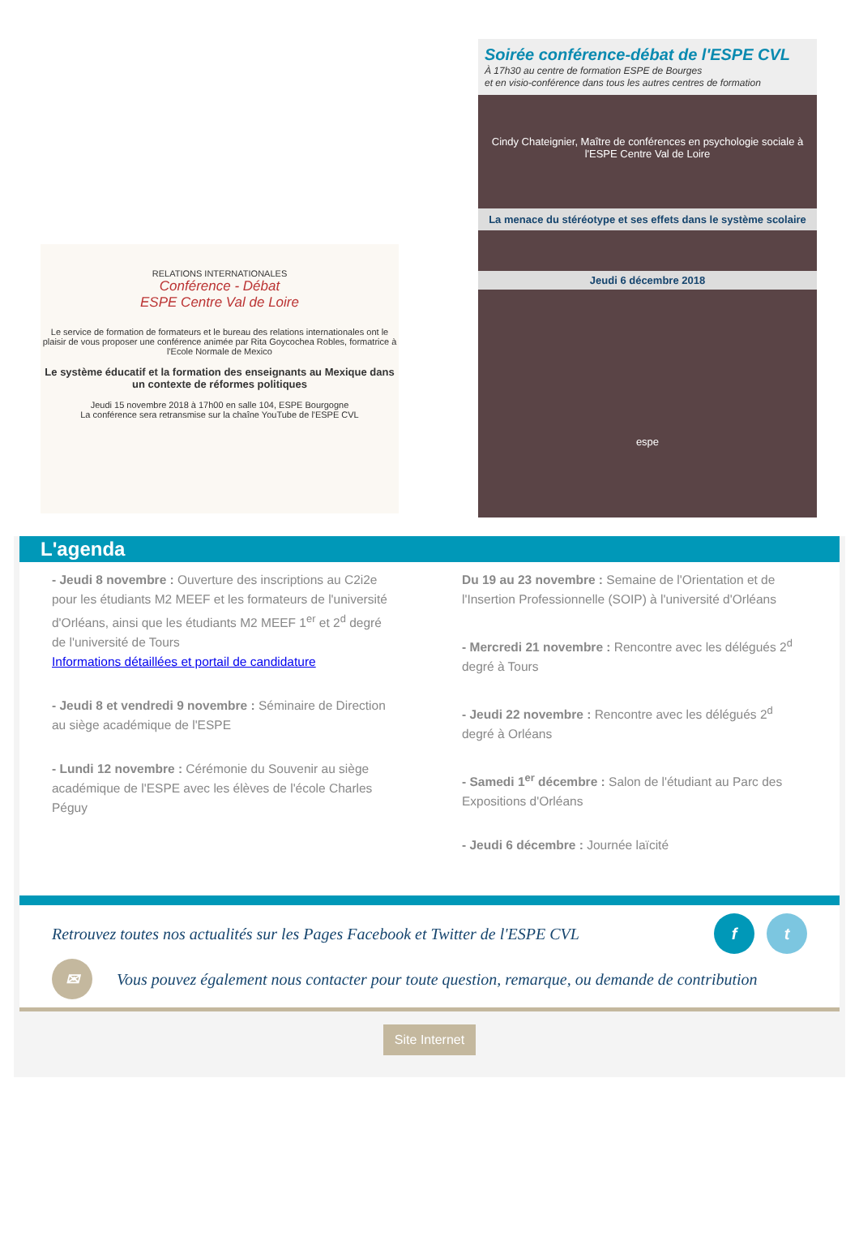RELATIONS INTERNATIONALES
Conférence - Débat
ESPE Centre Val de Loire
Le service de formation de formateurs et le bureau des relations internationales ont le plaisir de vous proposer une conférence animée par Rita Goycochea Robles, formatrice à l'Ecole Normale de Mexico
Le système éducatif et la formation des enseignants au Mexique dans un contexte de réformes politiques
Jeudi 15 novembre 2018 à 17h00 en salle 104, ESPE Bourgogne
La conférence sera retransmise sur la chaîne YouTube de l'ESPE CVL
Soirée conférence-débat de l'ESPE CVL
À 17h30 au centre de formation ESPE de Bourges
et en visio-conférence dans tous les autres centres de formation
Cindy Chateignier, Maître de conférences en psychologie sociale à l'ESPE Centre Val de Loire
La menace du stéréotype et ses effets dans le système scolaire
Jeudi 6 décembre 2018
espe
L'agenda
- Jeudi 8 novembre : Ouverture des inscriptions au C2i2e pour les étudiants M2 MEEF et les formateurs de l'université d'Orléans, ainsi que les étudiants M2 MEEF 1<sup>er</sup> et 2<sup>d</sup> degré de l'université de Tours
Informations détaillées et portail de candidature
- Jeudi 8 et vendredi 9 novembre : Séminaire de Direction au siège académique de l'ESPE
- Lundi 12 novembre : Cérémonie du Souvenir au siège académique de l'ESPE avec les élèves de l'école Charles Péguy
Du 19 au 23 novembre : Semaine de l'Orientation et de l'Insertion Professionnelle (SOIP) à l'université d'Orléans
- Mercredi 21 novembre : Rencontre avec les délégués 2<sup>d</sup> degré à Tours
- Jeudi 22 novembre : Rencontre avec les délégués 2<sup>d</sup> degré à Orléans
- Samedi 1<sup>er</sup> décembre : Salon de l'étudiant au Parc des Expositions d'Orléans
- Jeudi 6 décembre : Journée laïcité
Retrouvez toutes nos actualités sur les Pages Facebook et Twitter de l'ESPE CVL f t
✉ Vous pouvez également nous contacter pour toute question, remarque, ou demande de contribution
Site Internet